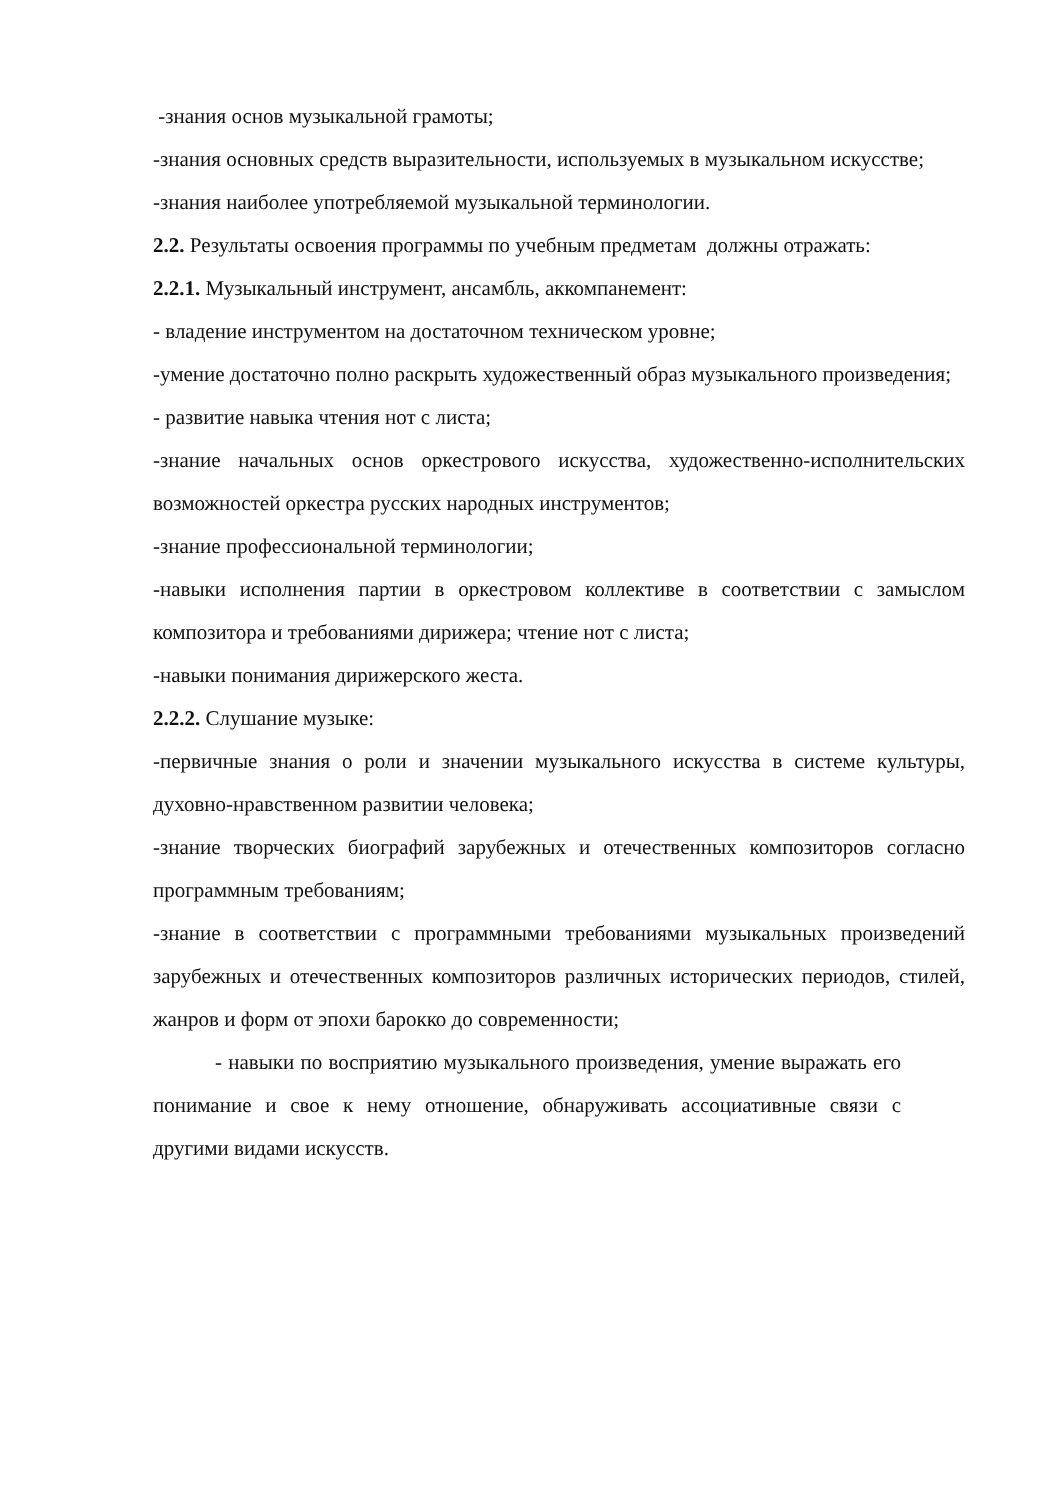-знания основ музыкальной грамоты;
-знания основных средств выразительности, используемых в музыкальном искусстве;
-знания наиболее употребляемой музыкальной терминологии.
2.2. Результаты освоения программы по учебным предметам должны отражать:
2.2.1. Музыкальный инструмент, ансамбль, аккомпанемент:
- владение инструментом на достаточном техническом уровне;
-умение достаточно полно раскрыть художественный образ музыкального произведения;
- развитие навыка чтения нот с листа;
-знание начальных основ оркестрового искусства, художественно-исполнительских возможностей оркестра русских народных инструментов;
-знание профессиональной терминологии;
-навыки исполнения партии в оркестровом коллективе в соответствии с замыслом композитора и требованиями дирижера; чтение нот с листа;
-навыки понимания дирижерского жеста.
2.2.2. Слушание музыке:
-первичные знания о роли и значении музыкального искусства в системе культуры, духовно-нравственном развитии человека;
-знание творческих биографий зарубежных и отечественных композиторов согласно программным требованиям;
-знание в соответствии с программными требованиями музыкальных произведений зарубежных и отечественных композиторов различных исторических периодов, стилей, жанров и форм от эпохи барокко до современности;
- навыки по восприятию музыкального произведения, умение выражать его понимание и свое к нему отношение, обнаруживать ассоциативные связи с другими видами искусств.